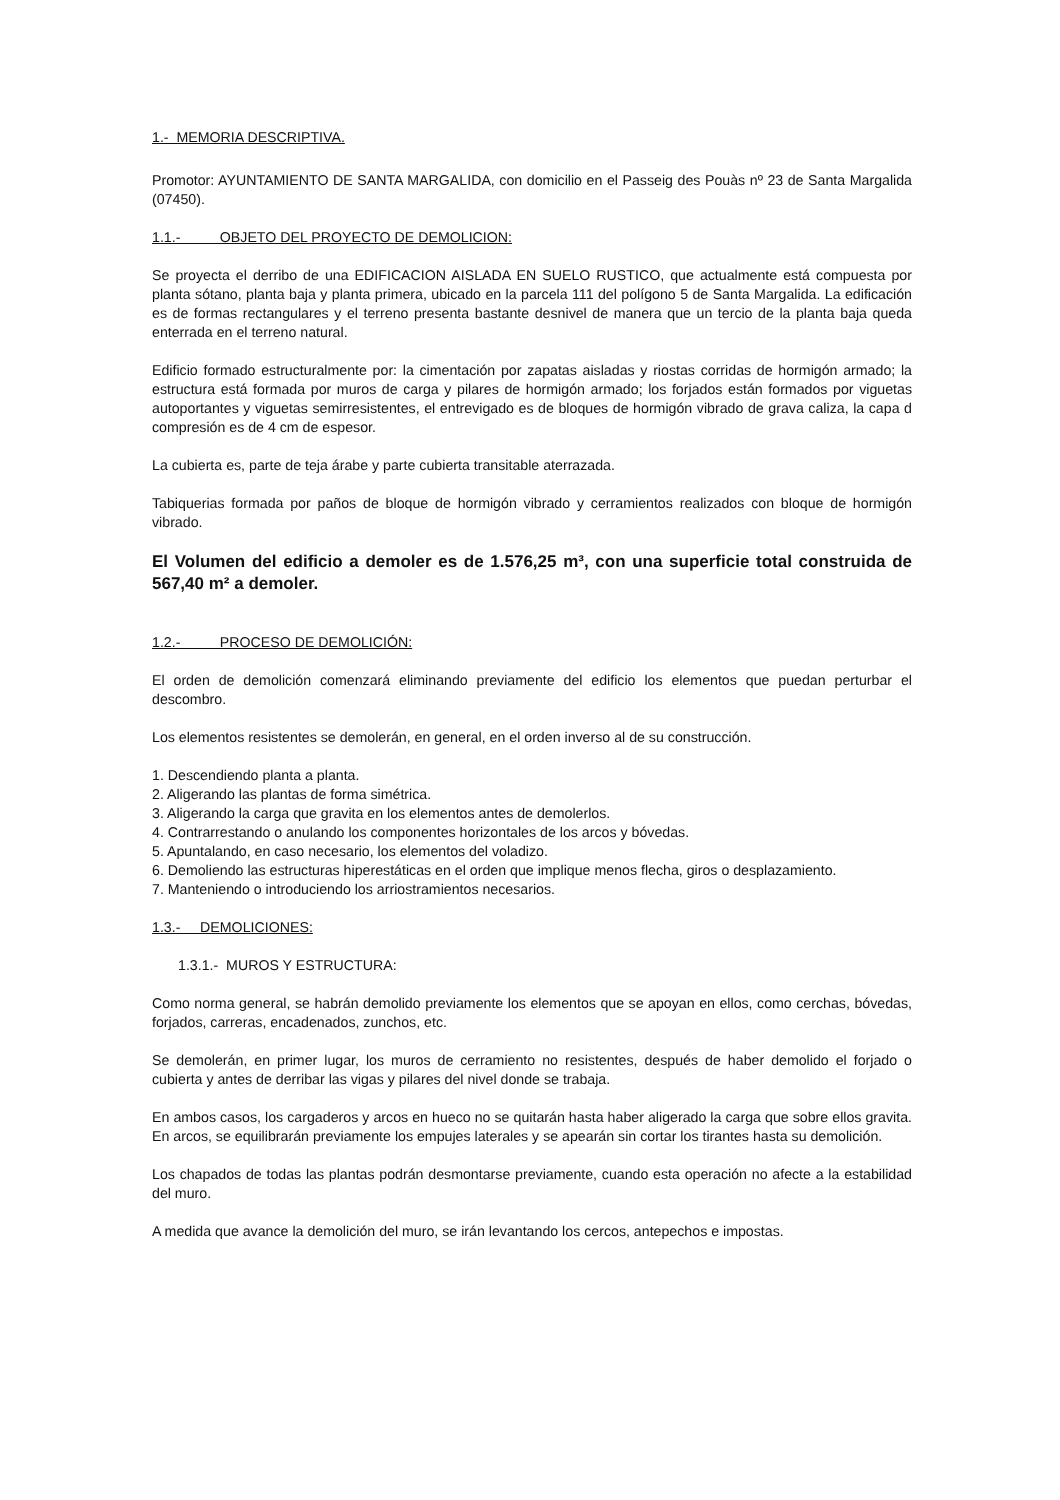1.- MEMORIA DESCRIPTIVA.
Promotor: AYUNTAMIENTO DE SANTA MARGALIDA, con domicilio en el Passeig des Pouàs nº 23 de Santa Margalida (07450).
1.1.- OBJETO DEL PROYECTO DE DEMOLICION:
Se proyecta el derribo de una EDIFICACION AISLADA EN SUELO RUSTICO, que actualmente está compuesta por planta sótano, planta baja y planta primera, ubicado en la parcela 111 del polígono 5 de Santa Margalida. La edificación es de formas rectangulares y el terreno presenta bastante desnivel de manera que un tercio de la planta baja queda enterrada en el terreno natural.
Edificio formado estructuralmente por: la cimentación por zapatas aisladas y riostas corridas de hormigón armado; la estructura está formada por muros de carga y pilares de hormigón armado; los forjados están formados por viguetas autoportantes y viguetas semirresistentes, el entrevigado es de bloques de hormigón vibrado de grava caliza, la capa d compresión es de 4 cm de espesor.
La cubierta es, parte de teja árabe y parte cubierta transitable aterrazada.
Tabiquerias formada por paños de bloque de hormigón vibrado y cerramientos realizados con bloque de hormigón vibrado.
El Volumen del edificio a demoler es de 1.576,25 m³, con una superficie total construida de 567,40 m² a demoler.
1.2.- PROCESO DE DEMOLICIÓN:
El orden de demolición comenzará eliminando previamente del edificio los elementos que puedan perturbar el descombro.
Los elementos resistentes se demolerán, en general, en el orden inverso al de su construcción.
1. Descendiendo planta a planta.
2. Aligerando las plantas de forma simétrica.
3. Aligerando la carga que gravita en los elementos antes de demolerlos.
4. Contrarrestando o anulando los componentes horizontales de los arcos y bóvedas.
5. Apuntalando, en caso necesario, los elementos del voladizo.
6. Demoliendo las estructuras hiperestáticas en el orden que implique menos flecha, giros o desplazamiento.
7. Manteniendo o introduciendo los arriostramientos necesarios.
1.3.- DEMOLICIONES:
1.3.1.- MUROS Y ESTRUCTURA:
Como norma general, se habrán demolido previamente los elementos que se apoyan en ellos, como cerchas, bóvedas, forjados, carreras, encadenados, zunchos, etc.
Se demolerán, en primer lugar, los muros de cerramiento no resistentes, después de haber demolido el forjado o cubierta y antes de derribar las vigas y pilares del nivel donde se trabaja.
En ambos casos, los cargaderos y arcos en hueco no se quitarán hasta haber aligerado la carga que sobre ellos gravita. En arcos, se equilibrarán previamente los empujes laterales y se apearán sin cortar los tirantes hasta su demolición.
Los chapados de todas las plantas podrán desmontarse previamente, cuando esta operación no afecte a la estabilidad del muro.
A medida que avance la demolición del muro, se irán levantando los cercos, antepechos e impostas.